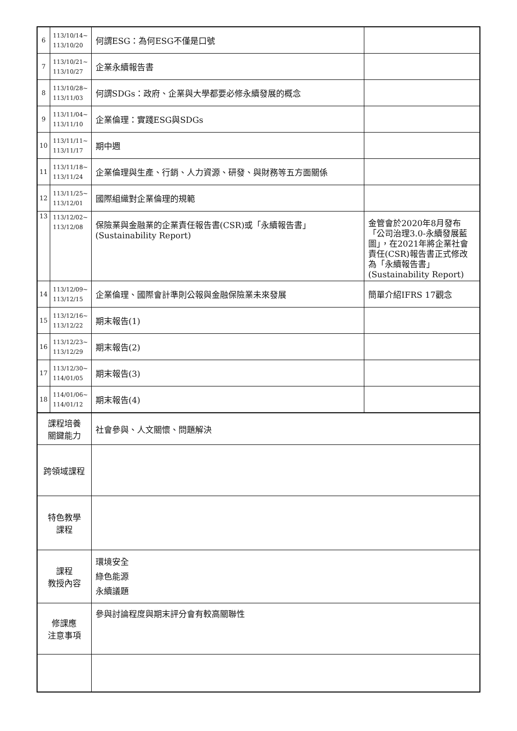| 6 | 113/10/14~ 113/10/20 | 何謂ESG：為何ESG不僅是口號 | |
| 7 | 113/10/21~ 113/10/27 | 企業永續報告書 | |
| 8 | 113/10/28~ 113/11/03 | 何謂SDGs：政府、企業與大學都要必修永續發展的概念 | |
| 9 | 113/11/04~ 113/11/10 | 企業倫理：實踐ESG與SDGs | |
| 10 | 113/11/11~ 113/11/17 | 期中週 | |
| 11 | 113/11/18~ 113/11/24 | 企業倫理與生產、行銷、人力資源、研發、與財務等五方面關係 | |
| 12 | 113/11/25~ 113/12/01 | 國際組織對企業倫理的規範 | |
| 13 | 113/12/02~ 113/12/08 | 保險業與金融業的企業責任報告書(CSR)或「永續報告書」(Sustainability Report) | 金管會於2020年8月發布「公司治理3.0-永續發展藍圖」，在2021年將企業社會責任(CSR)報告書正式修改為「永續報告書」(Sustainability Report) |
| 14 | 113/12/09~ 113/12/15 | 企業倫理、國際會計準則公報與金融保險業未來發展 | 簡單介紹IFRS 17觀念 |
| 15 | 113/12/16~ 113/12/22 | 期末報告(1) | |
| 16 | 113/12/23~ 113/12/29 | 期末報告(2) | |
| 17 | 113/12/30~ 114/01/05 | 期末報告(3) | |
| 18 | 114/01/06~ 114/01/12 | 期末報告(4) | |
| 課程培養 關鍵能力 | | 社會參與、人文關懷、問題解決 | |
| 跨領域課程 | | | |
| 特色教學 課程 | | | |
| 課程 教授內容 | | 環境安全 綠色能源 永續議題 | |
| 修課應 注意事項 | | 參與討論程度與期末評分會有較高關聯性 | |